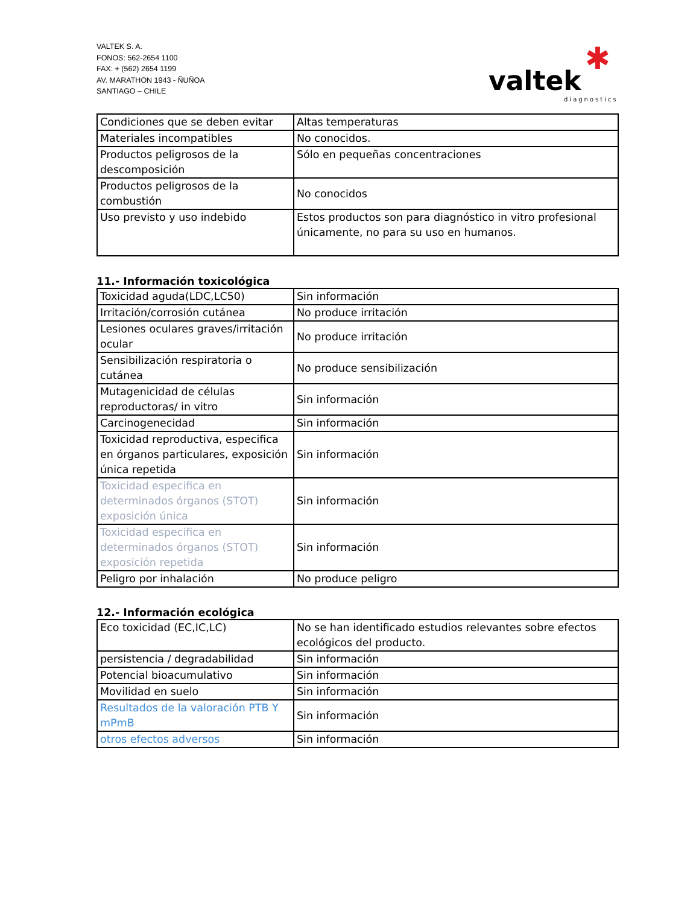VALTEK S. A.
FONOS: 562-2654 1100
FAX: + (562) 2654 1199
AV. MARATHON 1943 - ÑUÑOA
SANTIAGO – CHILE
✱
valtek
diagnostics
| Condiciones que se deben evitar | Altas temperaturas |
| Materiales incompatibles | No conocidos. |
| Productos peligrosos de la descomposición | Sólo en pequeñas concentraciones |
| Productos peligrosos de la combustión | No conocidos |
| Uso previsto y uso indebido | Estos productos son para diagnóstico in vitro profesional únicamente, no para su uso en humanos. |
11.- Información toxicológica
| Toxicidad aguda(LDC,LC50) | Sin información |
| Irritación/corrosión cutánea | No produce irritación |
| Lesiones oculares graves/irritación ocular | No produce irritación |
| Sensibilización respiratoria o cutánea | No produce sensibilización |
| Mutagenicidad de células reproductoras/ in vitro | Sin información |
| Carcinogenecidad | Sin información |
| Toxicidad reproductiva, especifica en órganos particulares, exposición única repetida | Sin información |
| Toxicidad especifica en determinados órganos (STOT) exposición única | Sin información |
| Toxicidad especifica en determinados órganos (STOT) exposición repetida | Sin información |
| Peligro por inhalación | No produce peligro |
12.- Información ecológica
| Eco toxicidad (EC,IC,LC) | No se han identificado estudios relevantes sobre efectos ecológicos del producto. |
| persistencia / degradabilidad | Sin información |
| Potencial bioacumulativo | Sin información |
| Movilidad en suelo | Sin información |
| Resultados de la valoración PTB Y mPmB | Sin información |
| otros efectos adversos | Sin información |